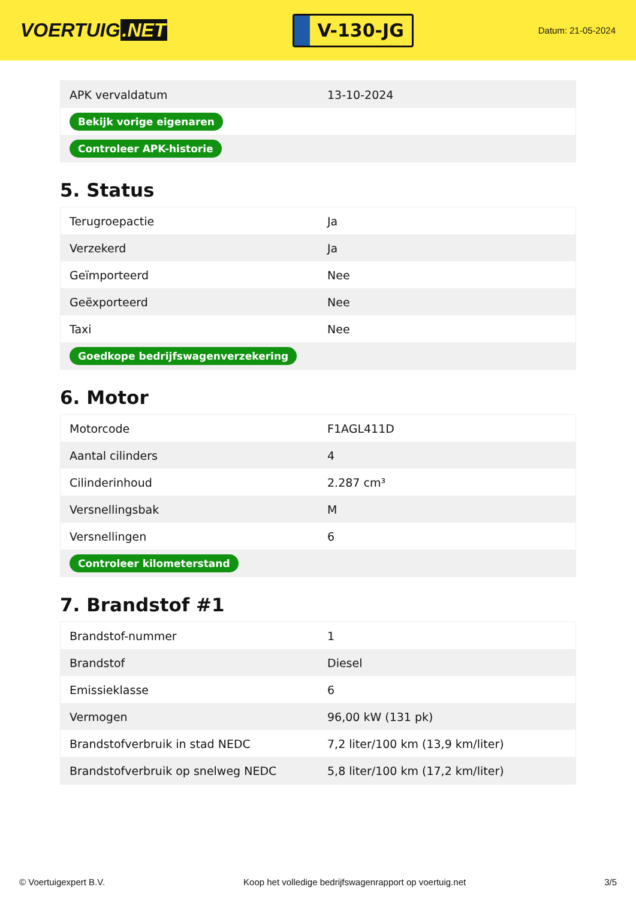VOERTUIG.NET
V-130-JG
Datum: 21-05-2024
| APK vervaldatum | 13-10-2024 |
| Bekijk vorige eigenaren | |
| Controleer APK-historie | |
5. Status
| Terugroepactie | Ja |
| Verzekerd | Ja |
| Geïmporteerd | Nee |
| Geëxporteerd | Nee |
| Taxi | Nee |
| Goedkope bedrijfswagenverzekering | |
6. Motor
| Motorcode | F1AGL411D |
| Aantal cilinders | 4 |
| Cilinderinhoud | 2.287 cm³ |
| Versnellingsbak | M |
| Versnellingen | 6 |
| Controleer kilometerstand | |
7. Brandstof #1
| Brandstof-nummer | 1 |
| Brandstof | Diesel |
| Emissieklasse | 6 |
| Vermogen | 96,00 kW (131 pk) |
| Brandstofverbruik in stad NEDC | 7,2 liter/100 km (13,9 km/liter) |
| Brandstofverbruik op snelweg NEDC | 5,8 liter/100 km (17,2 km/liter) |
© Voertuigexpert B.V. Koop het volledige bedrijfswagenrapport op voertuig.net 3/5